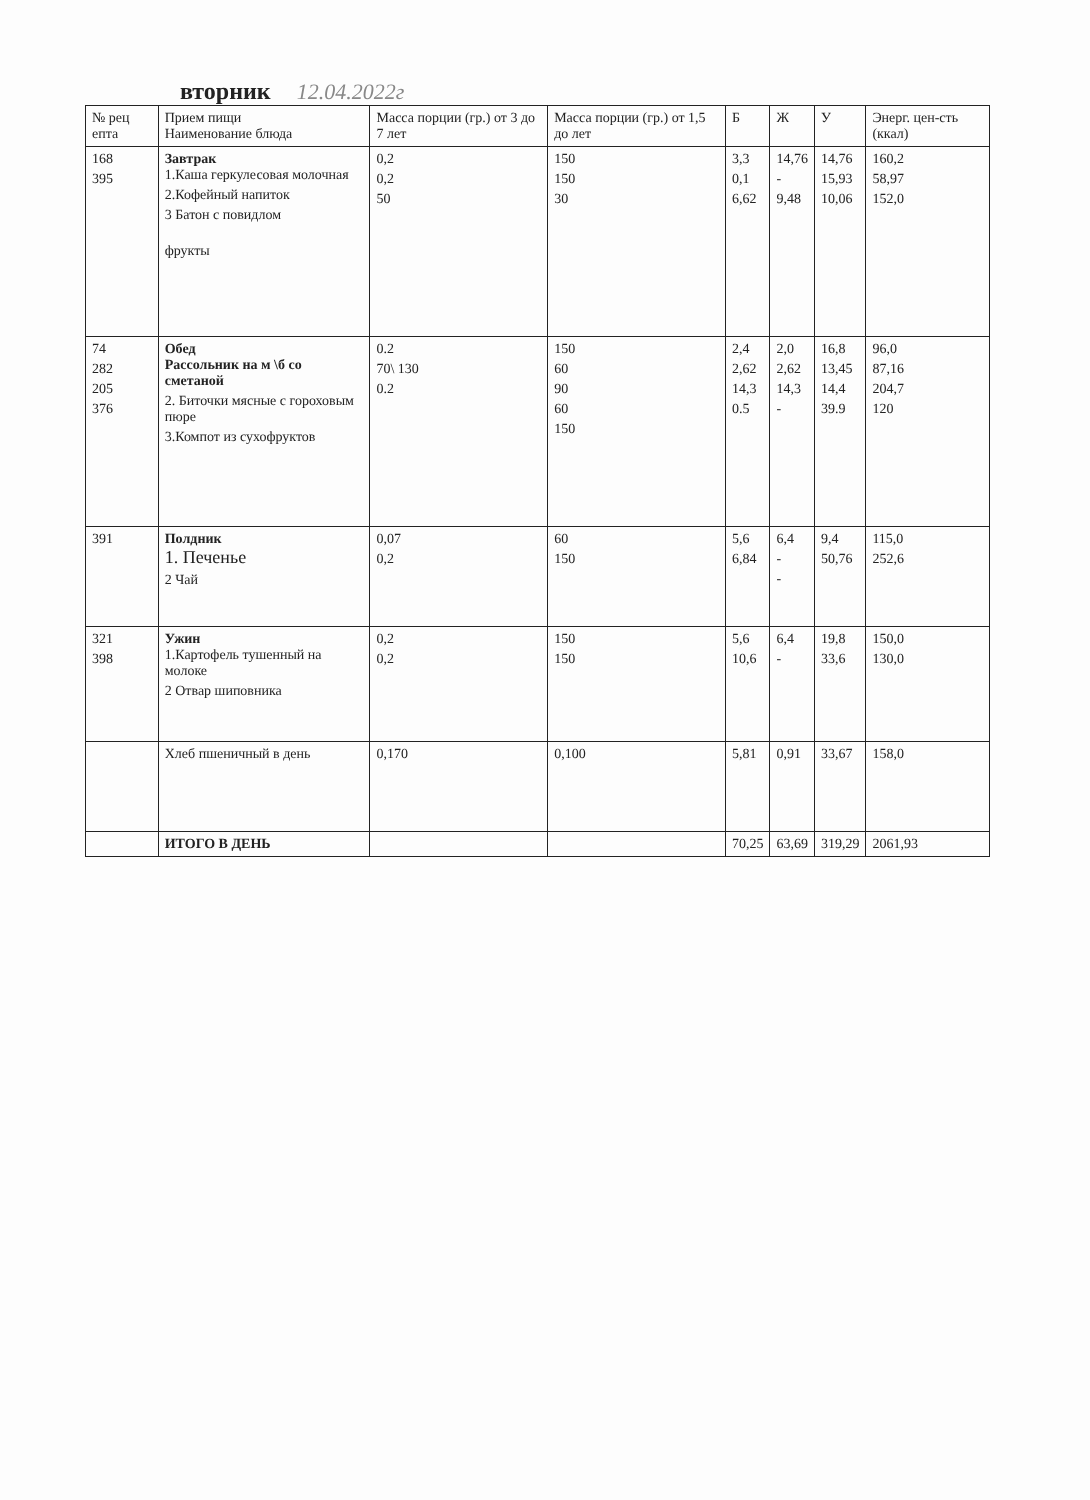вторник 12.04.2022г
| № рец епта | Прием пищи Наименование блюда | Масса порции (гр.) от 3 до 7 лет | Масса порции (гр.) от 1,5 до лет | Б | Ж | У | Энерг. цен-сть (ккал) |
| --- | --- | --- | --- | --- | --- | --- | --- |
| 168 395 | Завтрак 1.Каша геркулесовая молочная 2.Кофейный напиток 3 Батон с повидлом фрукты | 0,2 0,2 50 | 150 150 30 | 3,3 0,1 6,62 | 14,76 - 9,48 | 14,76 15,93 10,06 | 160,2 58,97 152,0 |
| 74 282 205 376 | Обед Рассольник на м \б со сметаной 2. Биточки мясные с гороховым пюре 3.Компот из сухофруктов | 0.2 70\ 130 0.2 | 150 60 90 60 150 | 2,4 2,62 14,3 0.5 | 2,0 2,62 14,3 - | 16,8 13,45 14,4 39.9 | 96,0 87,16 204,7 120 |
| 391 | Полдник 1. Печенье 2 Чай | 0,07 0,2 | 60 150 | 5,6 6,84 | 6,4 - - | 9,4 50,76 | 115,0 252,6 |
| 321 398 | Ужин 1.Картофель тушенный на молоке 2 Отвар шиповника | 0,2 0,2 | 150 150 | 5,6 10,6 | 6,4 - | 19,8 33,6 | 150,0 130,0 |
| | Хлеб пшеничный в день | 0,170 | 0,100 | 5,81 | 0,91 | 33,67 | 158,0 |
| | ИТОГО В ДЕНЬ | | | 70,25 | 63,69 | 319,29 | 2061,93 |